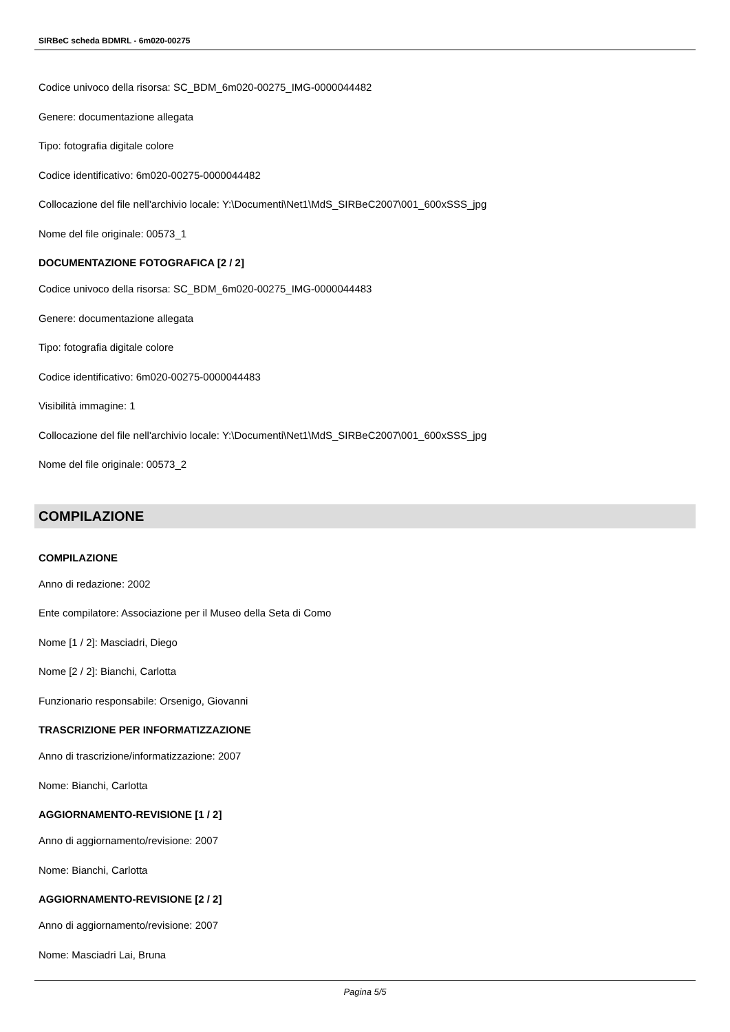SIRBeC scheda BDMRL - 6m020-00275
Codice univoco della risorsa: SC_BDM_6m020-00275_IMG-0000044482
Genere: documentazione allegata
Tipo: fotografia digitale colore
Codice identificativo: 6m020-00275-0000044482
Collocazione del file nell'archivio locale: Y:\Documenti\Net1\MdS_SIRBeC2007\001_600xSSS_jpg
Nome del file originale: 00573_1
DOCUMENTAZIONE FOTOGRAFICA [2 / 2]
Codice univoco della risorsa: SC_BDM_6m020-00275_IMG-0000044483
Genere: documentazione allegata
Tipo: fotografia digitale colore
Codice identificativo: 6m020-00275-0000044483
Visibilità immagine: 1
Collocazione del file nell'archivio locale: Y:\Documenti\Net1\MdS_SIRBeC2007\001_600xSSS_jpg
Nome del file originale: 00573_2
COMPILAZIONE
COMPILAZIONE
Anno di redazione: 2002
Ente compilatore: Associazione per il Museo della Seta di Como
Nome [1 / 2]: Masciadri, Diego
Nome [2 / 2]: Bianchi, Carlotta
Funzionario responsabile: Orsenigo, Giovanni
TRASCRIZIONE PER INFORMATIZZAZIONE
Anno di trascrizione/informatizzazione: 2007
Nome: Bianchi, Carlotta
AGGIORNAMENTO-REVISIONE [1 / 2]
Anno di aggiornamento/revisione: 2007
Nome: Bianchi, Carlotta
AGGIORNAMENTO-REVISIONE [2 / 2]
Anno di aggiornamento/revisione: 2007
Nome: Masciadri Lai, Bruna
Pagina 5/5